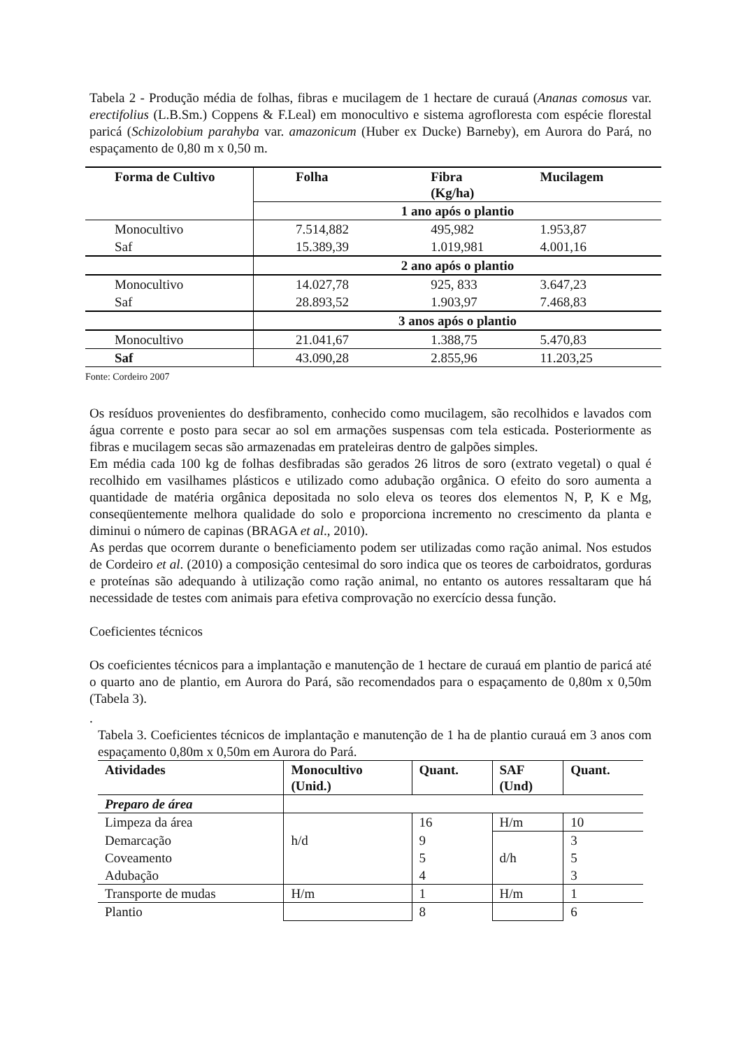Tabela 2 - Produção média de folhas, fibras e mucilagem de 1 hectare de curauá (Ananas comosus var. erectifolius (L.B.Sm.) Coppens & F.Leal) em monocultivo e sistema agrofloresta com espécie florestal paricá (Schizolobium parahyba var. amazonicum (Huber ex Ducke) Barneby), em Aurora do Pará, no espaçamento de 0,80 m x 0,50 m.
| Forma de Cultivo | Folha | Fibra (Kg/ha) | Mucilagem |
| --- | --- | --- | --- |
| | 1 ano após o plantio | | |
| Monocultivo | 7.514,882 | 495,982 | 1.953,87 |
| Saf | 15.389,39 | 1.019,981 | 4.001,16 |
| | 2 ano após o plantio | | |
| Monocultivo | 14.027,78 | 925, 833 | 3.647,23 |
| Saf | 28.893,52 | 1.903,97 | 7.468,83 |
| | 3 anos após o plantio | | |
| Monocultivo | 21.041,67 | 1.388,75 | 5.470,83 |
| Saf | 43.090,28 | 2.855,96 | 11.203,25 |
Fonte: Cordeiro 2007
Os resíduos provenientes do desfibramento, conhecido como mucilagem, são recolhidos e lavados com água corrente e posto para secar ao sol em armações suspensas com tela esticada. Posteriormente as fibras e mucilagem secas são armazenadas em prateleiras dentro de galpões simples.
Em média cada 100 kg de folhas desfibradas são gerados 26 litros de soro (extrato vegetal) o qual é recolhido em vasilhames plásticos e utilizado como adubação orgânica. O efeito do soro aumenta a quantidade de matéria orgânica depositada no solo eleva os teores dos elementos N, P, K e Mg, conseqüentemente melhora qualidade do solo e proporciona incremento no crescimento da planta e diminui o número de capinas (BRAGA et al., 2010).
As perdas que ocorrem durante o beneficiamento podem ser utilizadas como ração animal. Nos estudos de Cordeiro et al. (2010) a composição centesimal do soro indica que os teores de carboidratos, gorduras e proteínas são adequando à utilização como ração animal, no entanto os autores ressaltaram que há necessidade de testes com animais para efetiva comprovação no exercício dessa função.
Coeficientes técnicos
Os coeficientes técnicos para a implantação e manutenção de 1 hectare de curauá em plantio de paricá até o quarto ano de plantio, em Aurora do Pará, são recomendados para o espaçamento de 0,80m x 0,50m (Tabela 3).
.
Tabela 3. Coeficientes técnicos de implantação e manutenção de 1 ha de plantio curauá em 3 anos com espaçamento 0,80m x 0,50m em Aurora do Pará.
| Atividades | Monocultivo (Unid.) | Quant. | SAF (Und) | Quant. |
| --- | --- | --- | --- | --- |
| Preparo de área | | | | |
| Limpeza da área | | 16 | H/m | 10 |
| Demarcação | h/d | 9 | | 3 |
| Coveamento | | 5 | d/h | 5 |
| Adubação | | 4 | | 3 |
| Transporte de mudas | H/m | 1 | H/m | 1 |
| Plantio | | 8 | | 6 |